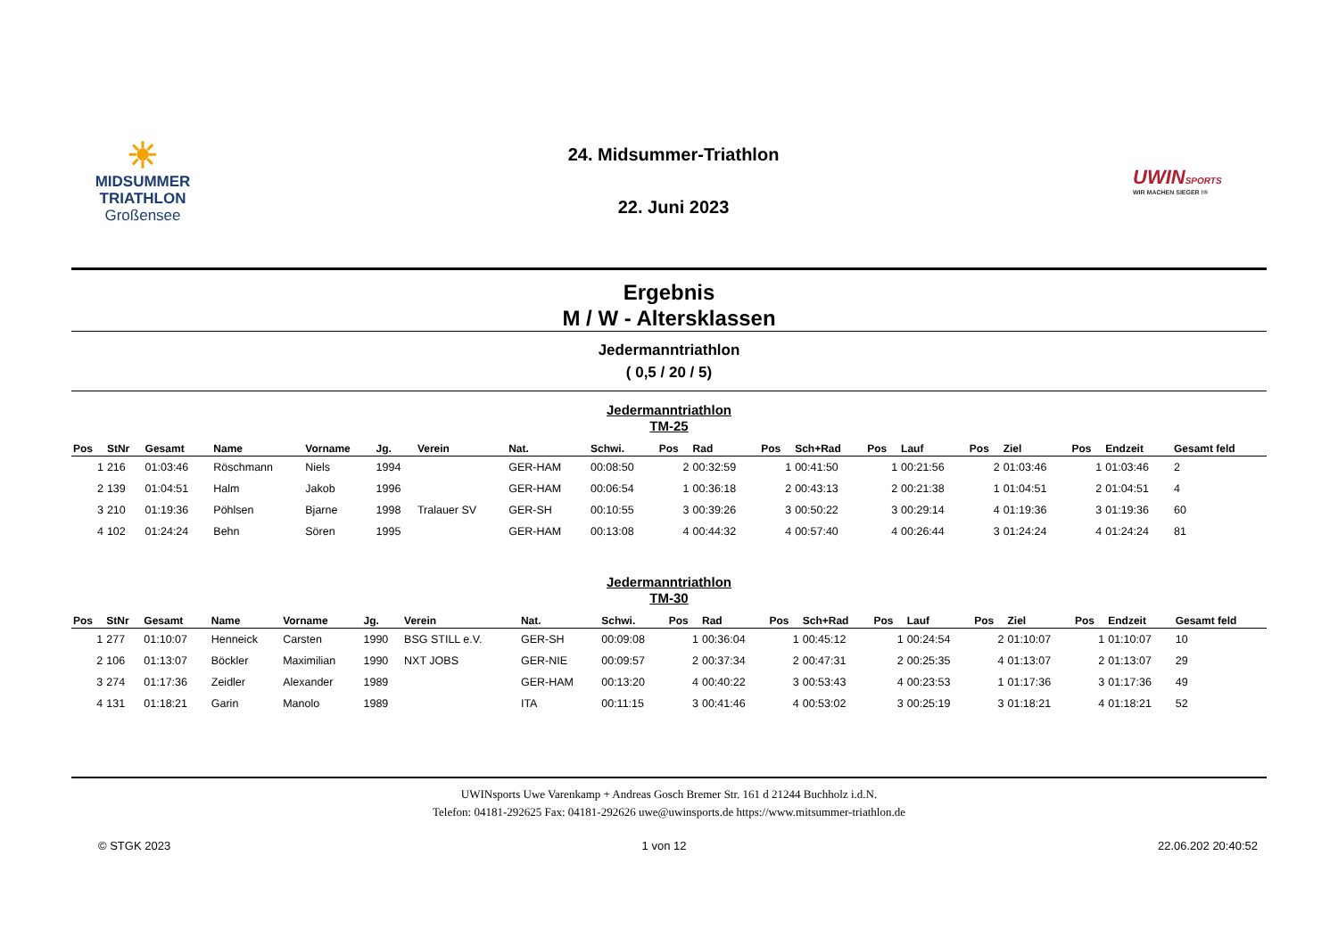☀
MIDSUMMER
TRIATHLON
Großensee
24. Midsummer-Triathlon
22. Juni 2023
UWINSPORTS
WIR MACHEN SIEGER !®
Ergebnis
M / W - Altersklassen
Jedermanntriathlon
( 0,5 / 20 / 5)
Jedermanntriathlon
TM-25
| Pos | StNr | Gesamt | Name | Vorname | Jg. | Verein | Nat. | Schwi. | Pos | Rad | Pos | Sch+Rad | Pos | Lauf | Pos | Ziel | Pos | Endzeit | Gesamt feld |
| --- | --- | --- | --- | --- | --- | --- | --- | --- | --- | --- | --- | --- | --- | --- | --- | --- | --- | --- | --- |
| 1 | 216 | 01:03:46 | Röschmann | Niels | 1994 | | GER-HAM | 00:08:50 | 2 | 00:32:59 | 1 | 00:41:50 | 1 | 00:21:56 | 2 | 01:03:46 | 1 | 01:03:46 | 2 |
| 2 | 139 | 01:04:51 | Halm | Jakob | 1996 | | GER-HAM | 00:06:54 | 1 | 00:36:18 | 2 | 00:43:13 | 2 | 00:21:38 | 1 | 01:04:51 | 2 | 01:04:51 | 4 |
| 3 | 210 | 01:19:36 | Pöhlsen | Bjarne | 1998 | Tralauer SV | GER-SH | 00:10:55 | 3 | 00:39:26 | 3 | 00:50:22 | 3 | 00:29:14 | 4 | 01:19:36 | 3 | 01:19:36 | 60 |
| 4 | 102 | 01:24:24 | Behn | Sören | 1995 | | GER-HAM | 00:13:08 | 4 | 00:44:32 | 4 | 00:57:40 | 4 | 00:26:44 | 3 | 01:24:24 | 4 | 01:24:24 | 81 |
Jedermanntriathlon
TM-30
| Pos | StNr | Gesamt | Name | Vorname | Jg. | Verein | Nat. | Schwi. | Pos | Rad | Pos | Sch+Rad | Pos | Lauf | Pos | Ziel | Pos | Endzeit | Gesamt feld |
| --- | --- | --- | --- | --- | --- | --- | --- | --- | --- | --- | --- | --- | --- | --- | --- | --- | --- | --- | --- |
| 1 | 277 | 01:10:07 | Henneick | Carsten | 1990 | BSG STILL e.V. | GER-SH | 00:09:08 | 1 | 00:36:04 | 1 | 00:45:12 | 1 | 00:24:54 | 2 | 01:10:07 | 1 | 01:10:07 | 10 |
| 2 | 106 | 01:13:07 | Böckler | Maximilian | 1990 | NXT JOBS | GER-NIE | 00:09:57 | 2 | 00:37:34 | 2 | 00:47:31 | 2 | 00:25:35 | 4 | 01:13:07 | 2 | 01:13:07 | 29 |
| 3 | 274 | 01:17:36 | Zeidler | Alexander | 1989 | | GER-HAM | 00:13:20 | 4 | 00:40:22 | 3 | 00:53:43 | 4 | 00:23:53 | 1 | 01:17:36 | 3 | 01:17:36 | 49 |
| 4 | 131 | 01:18:21 | Garin | Manolo | 1989 | | ITA | 00:11:15 | 3 | 00:41:46 | 4 | 00:53:02 | 3 | 00:25:19 | 3 | 01:18:21 | 4 | 01:18:21 | 52 |
UWINsports Uwe Varenkamp + Andreas Gosch Bremer Str. 161 d 21244 Buchholz i.d.N.
Telefon: 04181-292625 Fax: 04181-292626 uwe@uwinsports.de https://www.mitsummer-triathlon.de
© STGK 2023 1 von 12 22.06.202 20:40:52